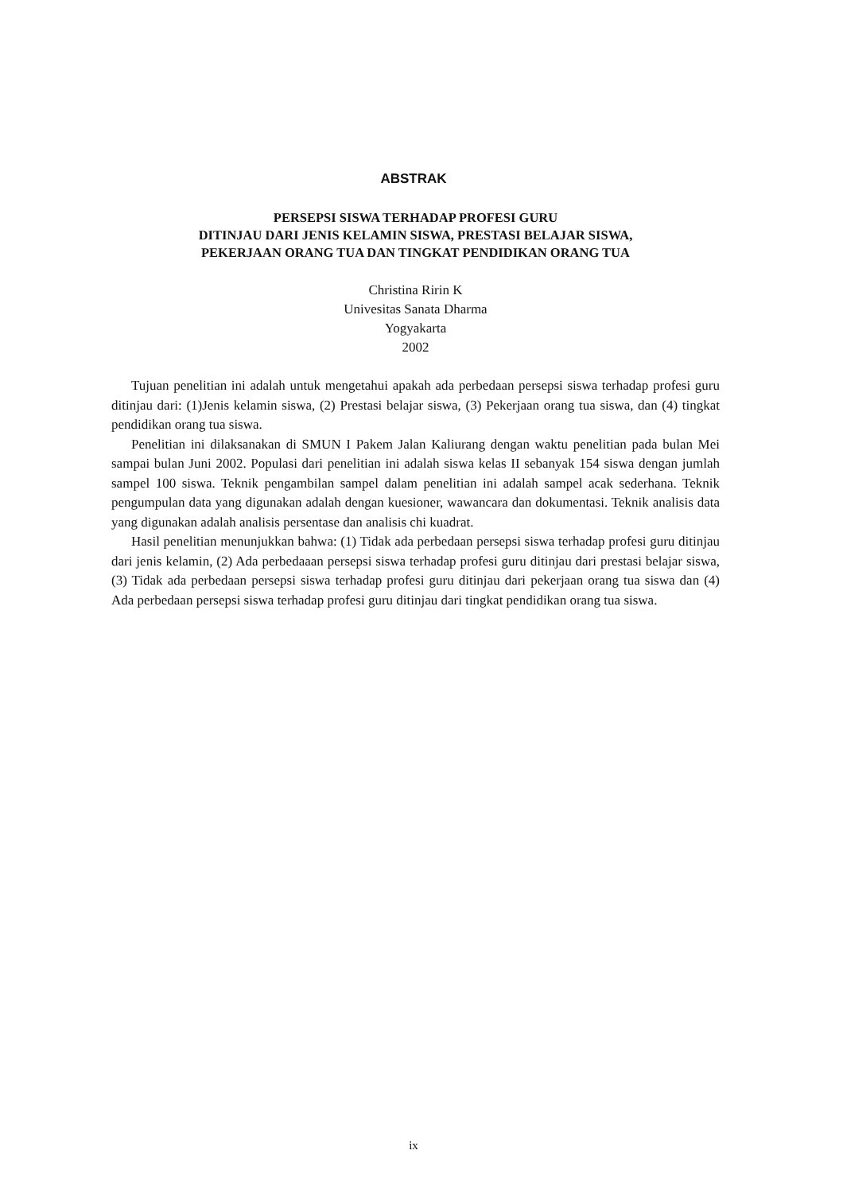ABSTRAK
PERSEPSI SISWA TERHADAP PROFESI GURU
DITINJAU DARI JENIS KELAMIN SISWA, PRESTASI BELAJAR SISWA,
PEKERJAAN ORANG TUA DAN TINGKAT PENDIDIKAN ORANG TUA
Christina Ririn K
Univesitas Sanata Dharma
Yogyakarta
2002
Tujuan penelitian ini adalah untuk mengetahui apakah ada perbedaan persepsi siswa terhadap profesi guru ditinjau dari: (1)Jenis kelamin siswa, (2) Prestasi belajar siswa, (3) Pekerjaan orang tua siswa, dan (4) tingkat pendidikan orang tua siswa.
Penelitian ini dilaksanakan di SMUN I Pakem Jalan Kaliurang dengan waktu penelitian pada bulan Mei sampai bulan Juni 2002. Populasi dari penelitian ini adalah siswa kelas II sebanyak 154 siswa dengan jumlah sampel 100 siswa. Teknik pengambilan sampel dalam penelitian ini adalah sampel acak sederhana. Teknik pengumpulan data yang digunakan adalah dengan kuesioner, wawancara dan dokumentasi. Teknik analisis data yang digunakan adalah analisis persentase dan analisis chi kuadrat.
Hasil penelitian menunjukkan bahwa: (1) Tidak ada perbedaan persepsi siswa terhadap profesi guru ditinjau dari jenis kelamin, (2) Ada perbedaaan persepsi siswa terhadap profesi guru ditinjau dari prestasi belajar siswa, (3) Tidak ada perbedaan persepsi siswa terhadap profesi guru ditinjau dari pekerjaan orang tua siswa dan (4) Ada perbedaan persepsi siswa terhadap profesi guru ditinjau dari tingkat pendidikan orang tua siswa.
ix